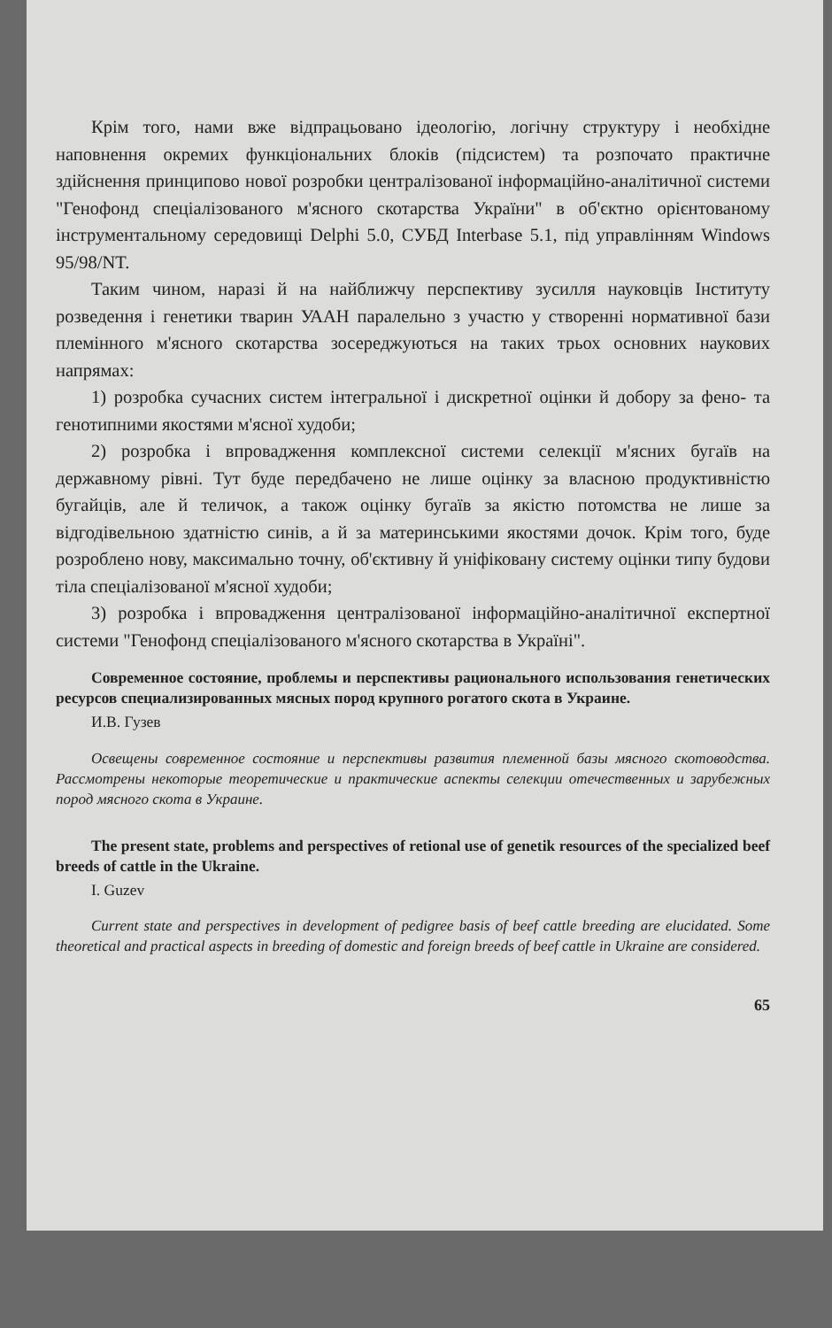Крім того, нами вже відпрацьовано ідеологію, логічну структуру і необхідне наповнення окремих функціональних блоків (підсистем) та розпочато практичне здійснення принципово нової розробки централізованої інформаційно-аналітичної системи "Генофонд спеціалізованого м'ясного скотарства України" в об'єктно орієнтованому інструментальному середовищі Delphi 5.0, СУБД Interbase 5.1, під управлінням Windows 95/98/NT.
Таким чином, наразі й на найближчу перспективу зусилля науковців Інституту розведення і генетики тварин УААН паралельно з участю у створенні нормативної бази племінного м'ясного скотарства зосереджуються на таких трьох основних наукових напрямах:
1) розробка сучасних систем інтегральної і дискретної оцінки й добору за фено- та генотипними якостями м'ясної худоби;
2) розробка і впровадження комплексної системи селекції м'ясних бугаїв на державному рівні. Тут буде передбачено не лише оцінку за власною продуктивністю бугайців, але й теличок, а також оцінку бугаїв за якістю потомства не лише за відгодівельною здатністю синів, а й за материнськими якостями дочок. Крім того, буде розроблено нову, максимально точну, об'єктивну й уніфіковану систему оцінки типу будови тіла спеціалізованої м'ясної худоби;
3) розробка і впровадження централізованої інформаційно-аналітичної експертної системи "Генофонд спеціалізованого м'ясного скотарства в Україні".
Современное состояние, проблемы и перспективы рационального использования генетических ресурсов специализированных мясных пород крупного рогатого скота в Украине.
И.В. Гузев
Освещены современное состояние и перспективы развития племенной базы мясного скотоводства. Рассмотрены некоторые теоретические и практические аспекты селекции отечественных и зарубежных пород мясного скота в Украине.
The present state, problems and perspectives of retional use of genetik resources of the specialized beef breeds of cattle in the Ukraine.
I. Guzev
Current state and perspectives in development of pedigree basis of beef cattle breeding are elucidated. Some theoretical and practical aspects in breeding of domestic and foreign breeds of beef cattle in Ukraine are considered.
65